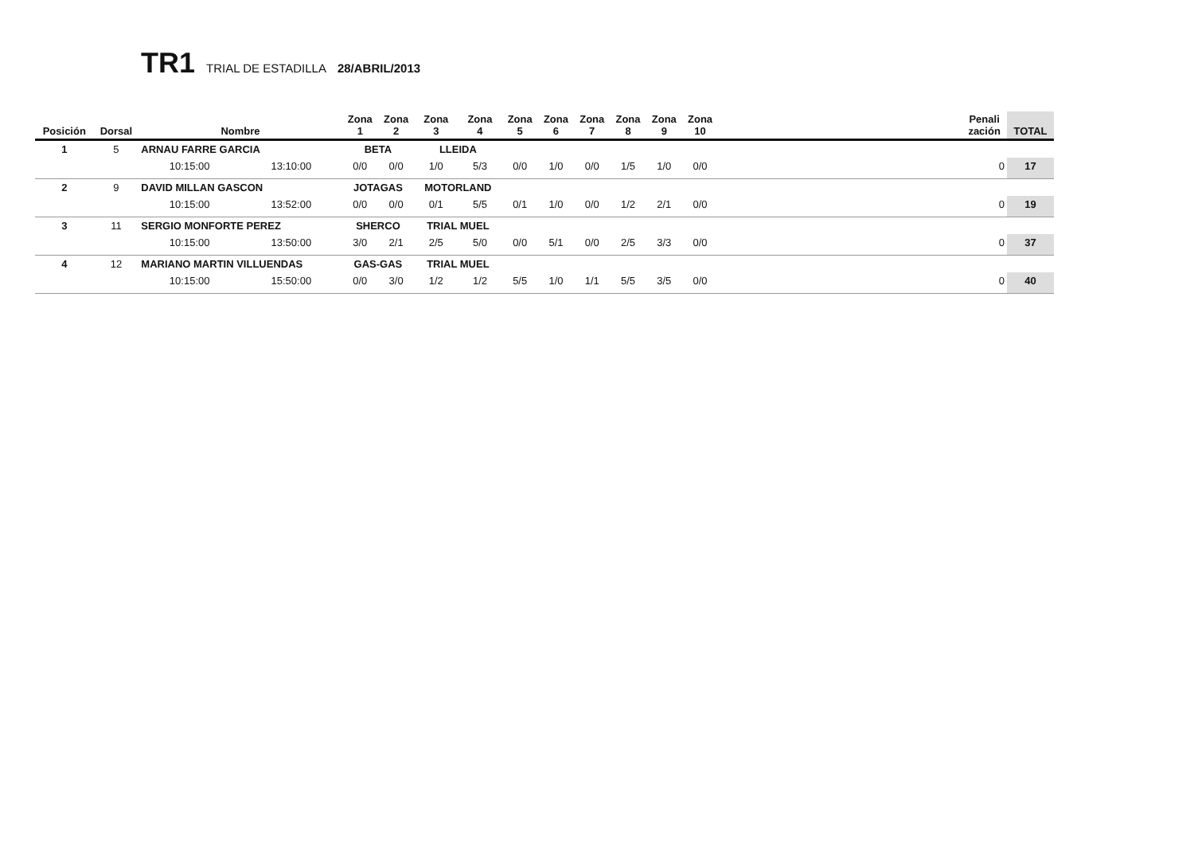TR1 TRIAL DE ESTADILLA 28/ABRIL/2013
| Posición | Dorsal | Nombre | | Zona 1 | Zona 2 | Zona 3 | Zona 4 | Zona 5 | Zona 6 | Zona 7 | Zona 8 | Zona 9 | Zona 10 | | Penali zación | TOTAL |
| --- | --- | --- | --- | --- | --- | --- | --- | --- | --- | --- | --- | --- | --- | --- | --- | --- |
| 1 | 5 | ARNAU FARRE GARCIA | | BETA | | LLEIDA | | | | | | | | | | |
| | | 10:15:00 | 13:10:00 | 0/0 | 0/0 | 1/0 | 5/3 | 0/0 | 1/0 | 0/0 | 1/5 | 1/0 | 0/0 | | 0 | 17 |
| 2 | 9 | DAVID MILLAN GASCON | | JOTAGAS | | MOTORLAND | | | | | | | | | | |
| | | 10:15:00 | 13:52:00 | 0/0 | 0/0 | 0/1 | 5/5 | 0/1 | 1/0 | 0/0 | 1/2 | 2/1 | 0/0 | | 0 | 19 |
| 3 | 11 | SERGIO MONFORTE PEREZ | | SHERCO | | TRIAL MUEL | | | | | | | | | | |
| | | 10:15:00 | 13:50:00 | 3/0 | 2/1 | 2/5 | 5/0 | 0/0 | 5/1 | 0/0 | 2/5 | 3/3 | 0/0 | | 0 | 37 |
| 4 | 12 | MARIANO MARTIN VILLUENDAS | | GAS-GAS | | TRIAL MUEL | | | | | | | | | | |
| | | 10:15:00 | 15:50:00 | 0/0 | 3/0 | 1/2 | 1/2 | 5/5 | 1/0 | 1/1 | 5/5 | 3/5 | 0/0 | | 0 | 40 |